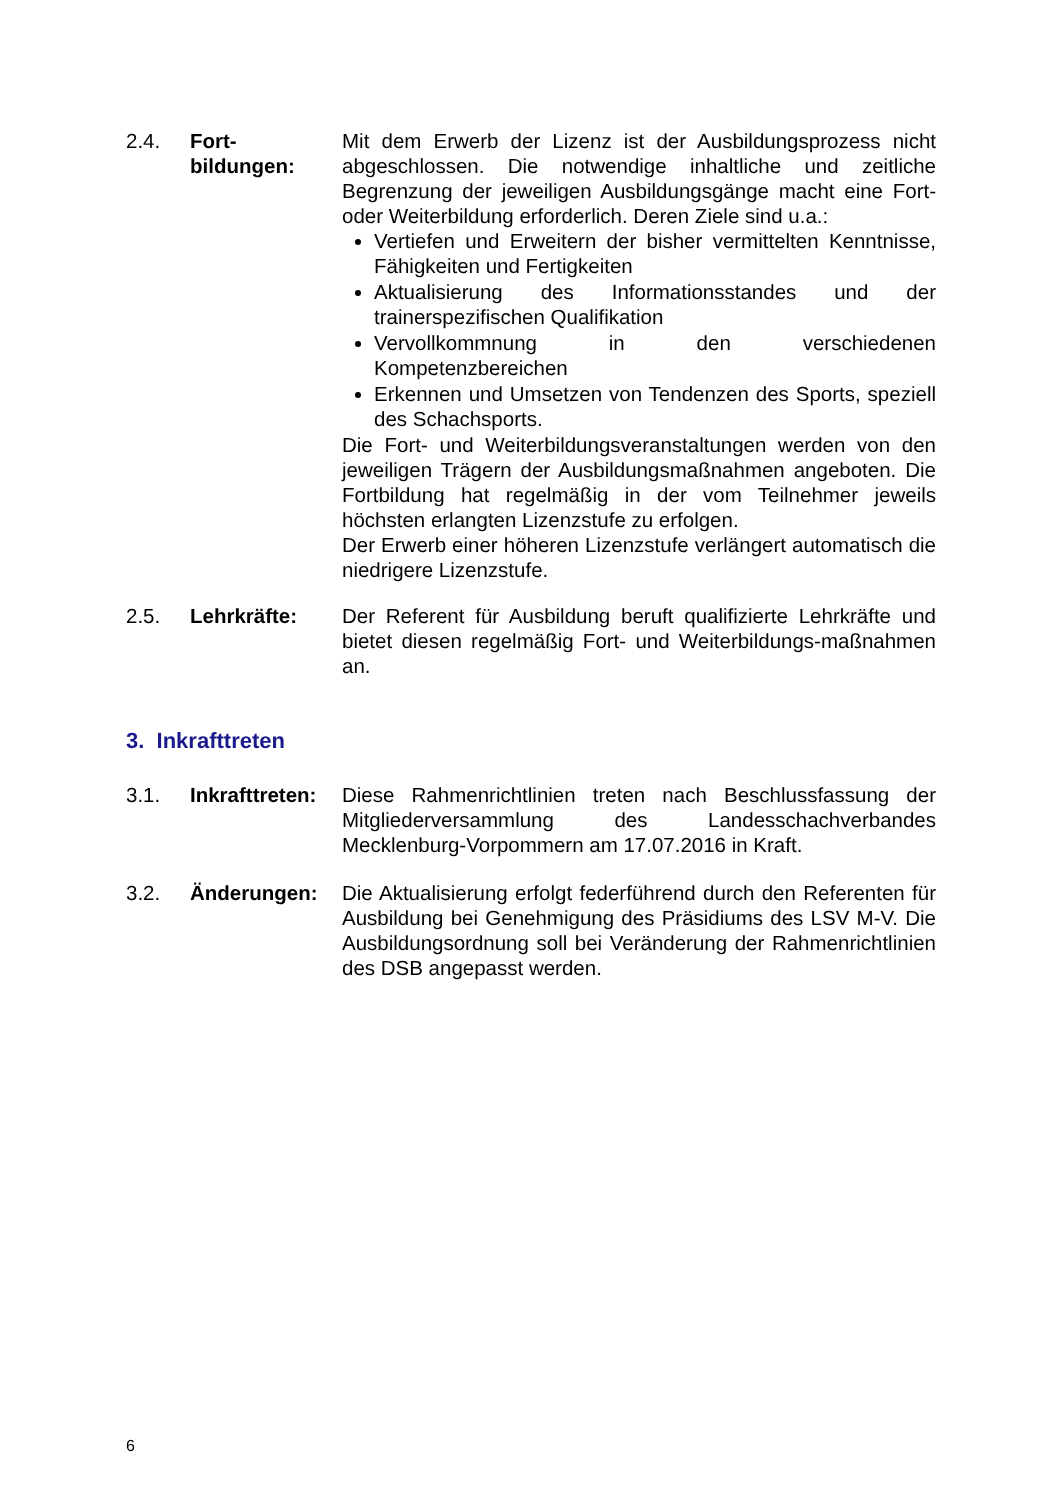2.4. Fort-
bildungen:
Mit dem Erwerb der Lizenz ist der Ausbildungsprozess nicht abgeschlossen. Die notwendige inhaltliche und zeitliche Begrenzung der jeweiligen Ausbildungsgänge macht eine Fort- oder Weiterbildung erforderlich. Deren Ziele sind u.a.:
Vertiefen und Erweitern der bisher vermittelten Kenntnisse, Fähigkeiten und Fertigkeiten
Aktualisierung des Informationsstandes und der trainerspezifischen Qualifikation
Vervollkommnung in den verschiedenen Kompetenzbereichen
Erkennen und Umsetzen von Tendenzen des Sports, speziell des Schachsports.
Die Fort- und Weiterbildungsveranstaltungen werden von den jeweiligen Trägern der Ausbildungsmaßnahmen angeboten. Die Fortbildung hat regelmäßig in der vom Teilnehmer jeweils höchsten erlangten Lizenzstufe zu erfolgen.
Der Erwerb einer höheren Lizenzstufe verlängert automatisch die niedrigere Lizenzstufe.
2.5. Lehrkräfte: Der Referent für Ausbildung beruft qualifizierte Lehrkräfte und bietet diesen regelmäßig Fort- und Weiterbildungs-maßnahmen an.
3. Inkrafttreten
3.1. Inkrafttreten:
Diese Rahmenrichtlinien treten nach Beschlussfassung der Mitgliederversammlung des Landesschachverbandes Mecklenburg-Vorpommern am 17.07.2016 in Kraft.
3.2. Änderungen: Die Aktualisierung erfolgt federführend durch den Referenten für Ausbildung bei Genehmigung des Präsidiums des LSV M-V. Die Ausbildungsordnung soll bei Veränderung der Rahmenrichtlinien des DSB angepasst werden.
6